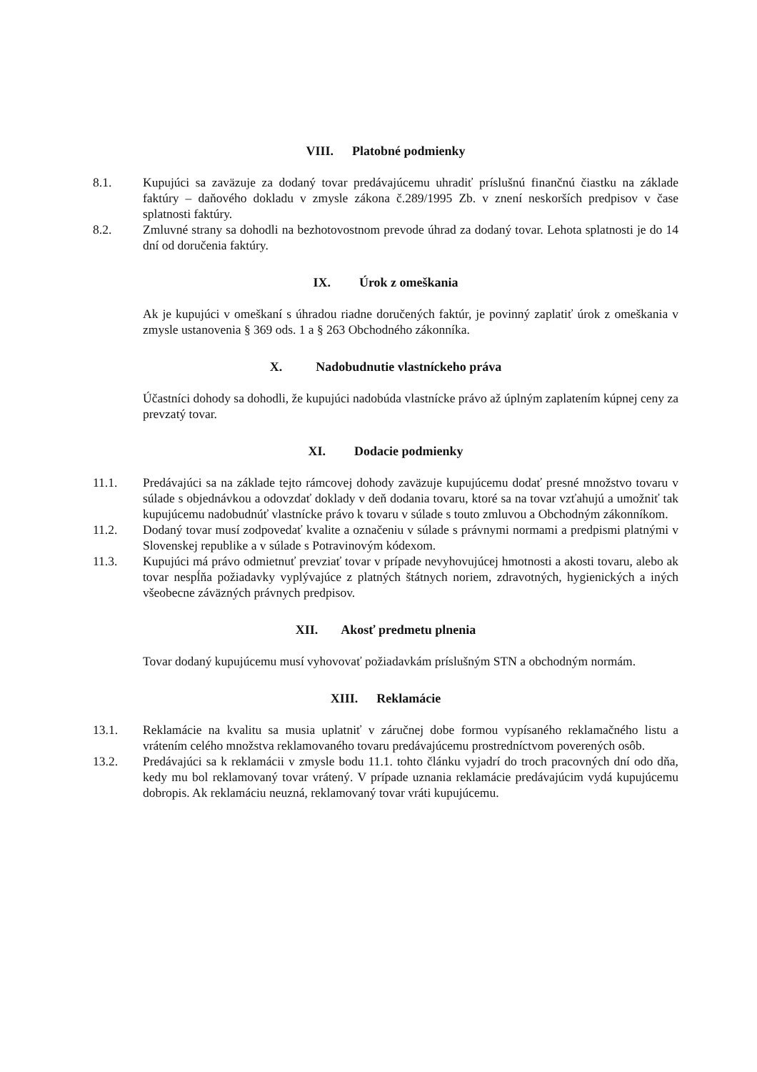VIII. Platobné podmienky
8.1. Kupujúci sa zaväzuje za dodaný tovar predávajúcemu uhradiť príslušnú finančnú čiastku na základe faktúry – daňového dokladu v zmysle zákona č.289/1995 Zb. v znení neskorších predpisov v čase splatnosti faktúry.
8.2. Zmluvné strany sa dohodli na bezhotovostnom prevode úhrad za dodaný tovar. Lehota splatnosti je do 14 dní od doručenia faktúry.
IX. Úrok z omeškania
Ak je kupujúci v omeškaní s úhradou riadne doručených faktúr, je povinný zaplatiť úrok z omeškania v zmysle ustanovenia § 369 ods. 1 a § 263 Obchodného zákonníka.
X. Nadobudnutie vlastníckeho práva
Účastníci dohody sa dohodli, že kupujúci nadobúda vlastnícke právo až úplným zaplatením kúpnej ceny za prevzatý tovar.
XI. Dodacie podmienky
11.1. Predávajúci sa na základe tejto rámcovej dohody zaväzuje kupujúcemu dodať presné množstvo tovaru v súlade s objednávkou a odovzdať doklady v deň dodania tovaru, ktoré sa na tovar vzťahujú a umožniť tak kupujúcemu nadobudnúť vlastnícke právo k tovaru v súlade s touto zmluvou a Obchodným zákonníkom.
11.2. Dodaný tovar musí zodpovedať kvalite a označeniu v súlade s právnymi normami a predpismi platnými v Slovenskej republike a v súlade s Potravinovým kódexom.
11.3. Kupujúci má právo odmietnuť prevziať tovar v prípade nevyhovujúcej hmotnosti a akosti tovaru, alebo ak tovar nespĺňa požiadavky vyplývajúce z platných štátnych noriem, zdravotných, hygienických a iných všeobecne záväzných právnych predpisov.
XII. Akosť predmetu plnenia
Tovar dodaný kupujúcemu musí vyhovovať požiadavkám príslušným STN a obchodným normám.
XIII. Reklamácie
13.1. Reklamácie na kvalitu sa musia uplatniť v záručnej dobe formou vypísaného reklamačného listu a vrátením celého množstva reklamovaného tovaru predávajúcemu prostredníctvom poverených osôb.
13.2. Predávajúci sa k reklamácii v zmysle bodu 11.1. tohto článku vyjadrí do troch pracovných dní odo dňa, kedy mu bol reklamovaný tovar vrátený. V prípade uznania reklamácie predávajúcim vydá kupujúcemu dobropis. Ak reklamáciu neuzná, reklamovaný tovar vráti kupujúcemu.